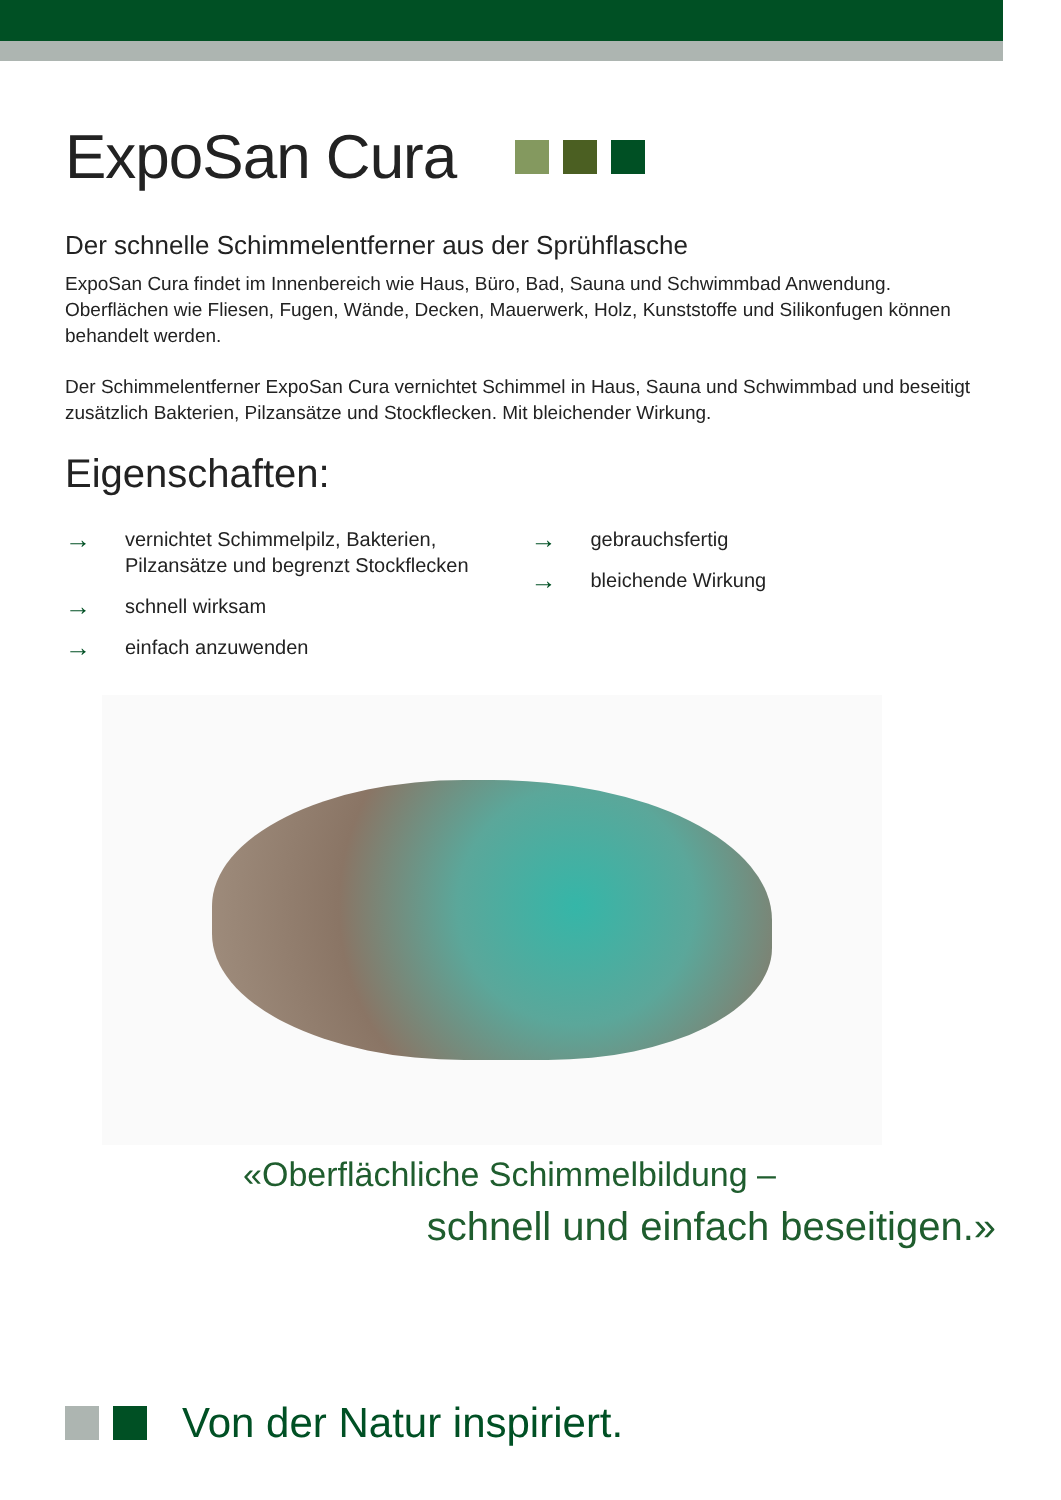ExpoSan Cura
Der schnelle Schimmelentferner aus der Sprühflasche
ExpoSan Cura findet im Innenbereich wie Haus, Büro, Bad, Sauna und Schwimmbad Anwendung. Oberflächen wie Fliesen, Fugen, Wände, Decken, Mauerwerk, Holz, Kunststoffe und Silikonfugen können behandelt werden.
Der Schimmelentferner ExpoSan Cura vernichtet Schimmel in Haus, Sauna und Schwimmbad und beseitigt zusätzlich Bakterien, Pilzansätze und Stockflecken. Mit bleichender Wirkung.
Eigenschaften:
→ vernichtet Schimmelpilz, Bakterien,
Pilzansätze und begrenzt Stockflecken
→ schnell wirksam
→ einfach anzuwenden
→ gebrauchsfertig
→ bleichende Wirkung
«Oberflächliche Schimmelbildung –
schnell und einfach beseitigen.»
Von der Natur inspiriert.